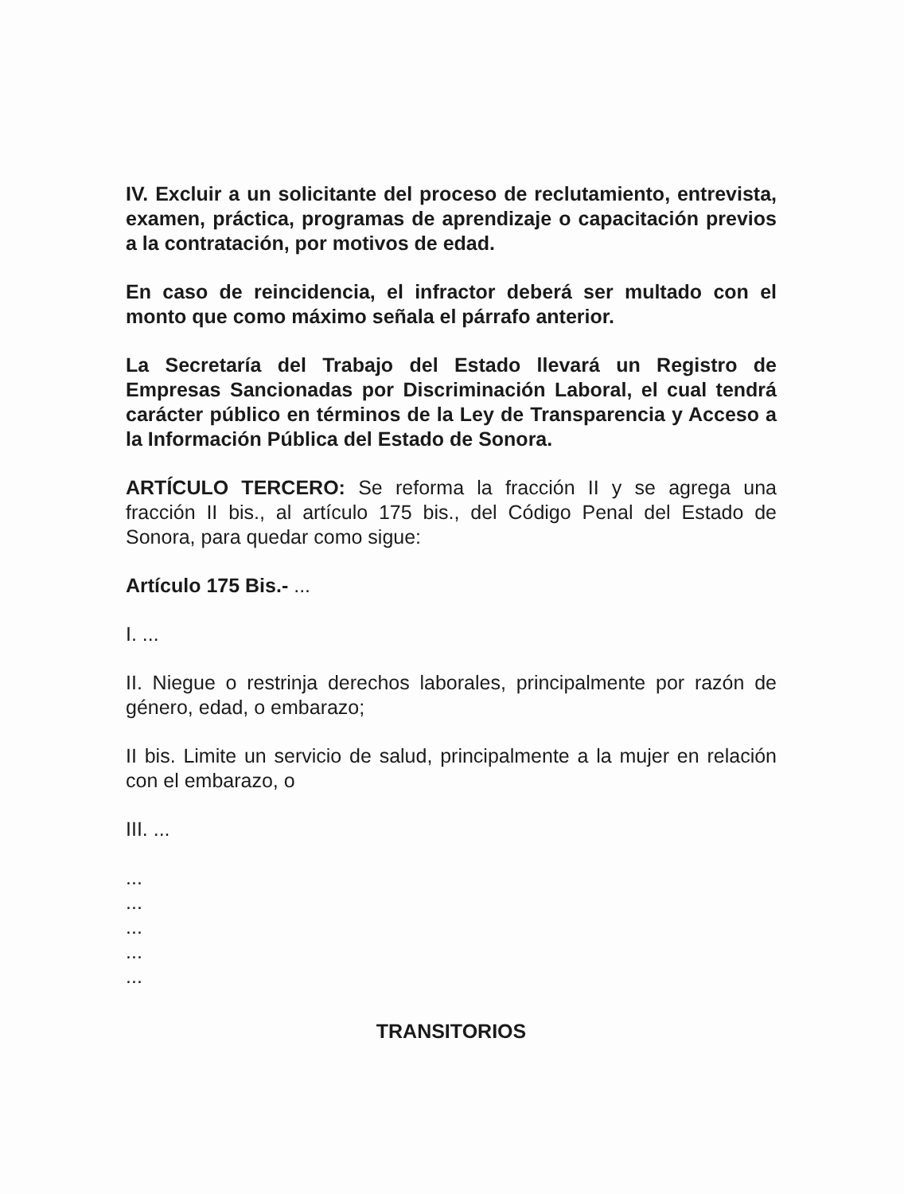IV. Excluir a un solicitante del proceso de reclutamiento, entrevista, examen, práctica, programas de aprendizaje o capacitación previos a la contratación, por motivos de edad.
En caso de reincidencia, el infractor deberá ser multado con el monto que como máximo señala el párrafo anterior.
La Secretaría del Trabajo del Estado llevará un Registro de Empresas Sancionadas por Discriminación Laboral, el cual tendrá carácter público en términos de la Ley de Transparencia y Acceso a la Información Pública del Estado de Sonora.
ARTÍCULO TERCERO: Se reforma la fracción II y se agrega una fracción II bis., al artículo 175 bis., del Código Penal del Estado de Sonora, para quedar como sigue:
Artículo 175 Bis.- ...
I. ...
II. Niegue o restrinja derechos laborales, principalmente por razón de género, edad, o embarazo;
II bis. Limite un servicio de salud, principalmente a la mujer en relación con el embarazo, o
III. ...
...
...
...
...
...
TRANSITORIOS